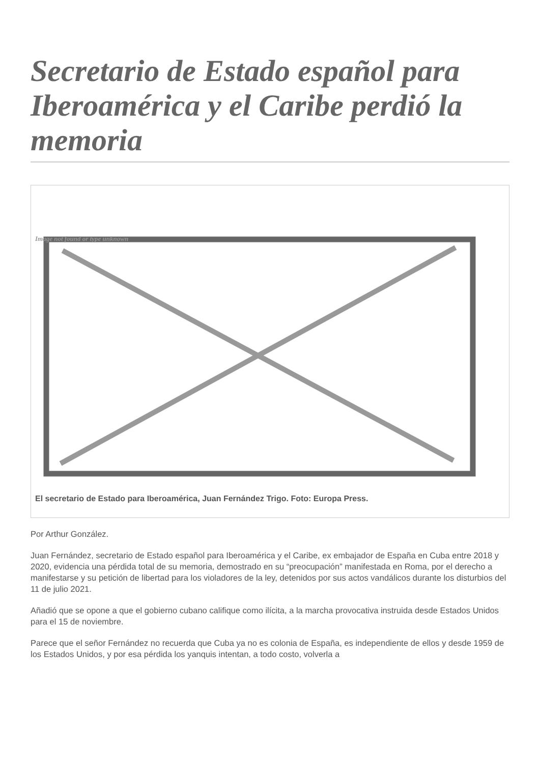Secretario de Estado español para Iberoamérica y el Caribe perdió la memoria
Image not found or type unknown
El secretario de Estado para Iberoamérica, Juan Fernández Trigo. Foto: Europa Press.
Por Arthur González.
Juan Fernández, secretario de Estado español para Iberoamérica y el Caribe, ex embajador de España en Cuba entre 2018 y 2020, evidencia una pérdida total de su memoria, demostrado en su “preocupación” manifestada en Roma, por el derecho a manifestarse y su petición de libertad para los violadores de la ley, detenidos por sus actos vandálicos durante los disturbios del 11 de julio 2021.
Añadió que se opone a que el gobierno cubano califique como ilícita, a la marcha provocativa instruida desde Estados Unidos para el 15 de noviembre.
Parece que el señor Fernández no recuerda que Cuba ya no es colonia de España, es independiente de ellos y desde 1959 de los Estados Unidos, y por esa pérdida los yanquis intentan, a todo costo, volverla a